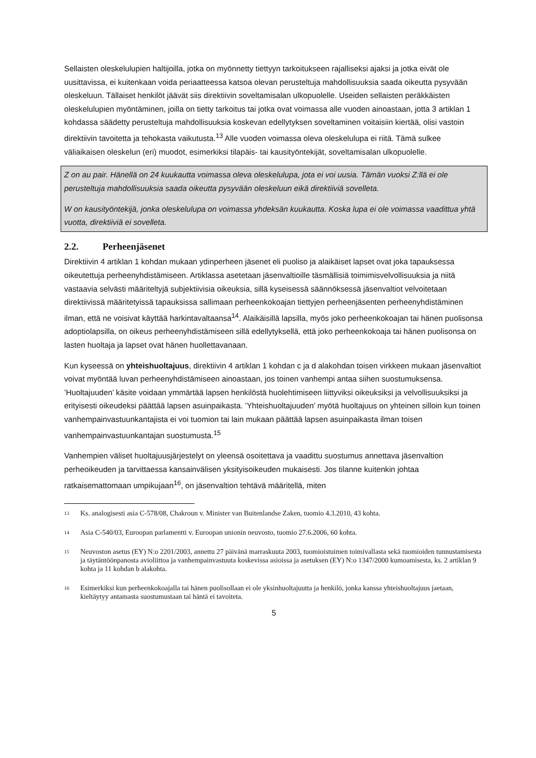Sellaisten oleskelulupien haltijoilla, jotka on myönnetty tiettyyn tarkoitukseen rajalliseksi ajaksi ja jotka eivät ole uusittavissa, ei kuitenkaan voida periaatteessa katsoa olevan perusteltuja mahdollisuuksia saada oikeutta pysyvään oleskeluun. Tällaiset henkilöt jäävät siis direktiivin soveltamisalan ulkopuolelle. Useiden sellaisten peräkkäisten oleskelulupien myöntäminen, joilla on tietty tarkoitus tai jotka ovat voimassa alle vuoden ainoastaan, jotta 3 artiklan 1 kohdassa säädetty perusteltuja mahdollisuuksia koskevan edellytyksen soveltaminen voitaisiin kiertää, olisi vastoin direktiivin tavoitetta ja tehokasta vaikutusta.<sup>13</sup> Alle vuoden voimassa oleva oleskelulupa ei riitä. Tämä sulkee väliaikaisen oleskelun (eri) muodot, esimerkiksi tilapäis- tai kausityöntekijät, soveltamisalan ulkopuolelle.
Z on au pair. Hänellä on 24 kuukautta voimassa oleva oleskelulupa, jota ei voi uusia. Tämän vuoksi Z:llä ei ole perusteltuja mahdollisuuksia saada oikeutta pysyvään oleskeluun eikä direktiiviä sovelleta.
W on kausityöntekijä, jonka oleskelulupa on voimassa yhdeksän kuukautta. Koska lupa ei ole voimassa vaadittua yhtä vuotta, direktiiviä ei sovelleta.
2.2. Perheenjäsenet
Direktiivin 4 artiklan 1 kohdan mukaan ydinperheen jäsenet eli puoliso ja alaikäiset lapset ovat joka tapauksessa oikeutettuja perheenyhdistämiseen. Artiklassa asetetaan jäsenvaltioille täsmällisiä toimimisvelvollisuuksia ja niitä vastaavia selvästi määriteltyjä subjektiivisia oikeuksia, sillä kyseisessä säännöksessä jäsenvaltiot velvoitetaan direktiivissä määritetyissä tapauksissa sallimaan perheenkokoajan tiettyjen perheenjäsenten perheenyhdistäminen ilman, että ne voisivat käyttää harkintavaltaansa<sup>14</sup>. Alaikäisillä lapsilla, myös joko perheenkokoajan tai hänen puolisonsa adoptiolapsilla, on oikeus perheenyhdistämiseen sillä edellytyksellä, että joko perheenkokoaja tai hänen puolisonsa on lasten huoltaja ja lapset ovat hänen huollettavanaan.
Kun kyseessä on yhteishuoltajuus, direktiivin 4 artiklan 1 kohdan c ja d alakohdan toisen virkkeen mukaan jäsenvaltiot voivat myöntää luvan perheenyhdistämiseen ainoastaan, jos toinen vanhempi antaa siihen suostumuksensa. ’Huoltajuuden’ käsite voidaan ymmärtää lapsen henkilöstä huolehtimiseen liittyviksi oikeuksiksi ja velvollisuuksiksi ja erityisesti oikeudeksi päättää lapsen asuinpaikasta. ’Yhteishuoltajuuden’ myötä huoltajuus on yhteinen silloin kun toinen vanhempainvastuunkantajista ei voi tuomion tai lain mukaan päättää lapsen asuinpaikasta ilman toisen vanhempainvastuunkantajan suostumusta.<sup>15</sup>
Vanhempien väliset huoltajuusjärjestelyt on yleensä osoitettava ja vaadittu suostumus annettava jäsenvaltion perheoikeuden ja tarvittaessa kansainvälisen yksityisoikeuden mukaisesti. Jos tilanne kuitenkin johtaa ratkaisemattomaan umpikujaan<sup>16</sup>, on jäsenvaltion tehtävä määritellä, miten
<sup>13</sup>
Ks. analogisesti asia C-578/08, Chakroun v. Minister van Buitenlandse Zaken, tuomio 4.3.2010, 43 kohta.
<sup>14</sup>
Asia C-540/03, Euroopan parlamentti v. Euroopan unionin neuvosto, tuomio 27.6.2006, 60 kohta.
<sup>15</sup>
Neuvoston asetus (EY) N:o 2201/2003, annettu 27 päivänä marraskuuta 2003, tuomioistuimen toimivallasta sekä tuomioiden tunnustamisesta ja täytäntöönpanosta avioliittoa ja vanhempainvastuuta koskevissa asioissa ja asetuksen (EY) N:o 1347/2000 kumoamisesta, ks. 2 artiklan 9 kohta ja 11 kohdan b alakohta.
<sup>16</sup>
Esimerkiksi kun perheenkokoajalla tai hänen puolisollaan ei ole yksinhuoltajuutta ja henkilö, jonka kanssa yhteishuoltajuus jaetaan, kieltäytyy antamasta suostumustaan tai häntä ei tavoiteta.
5